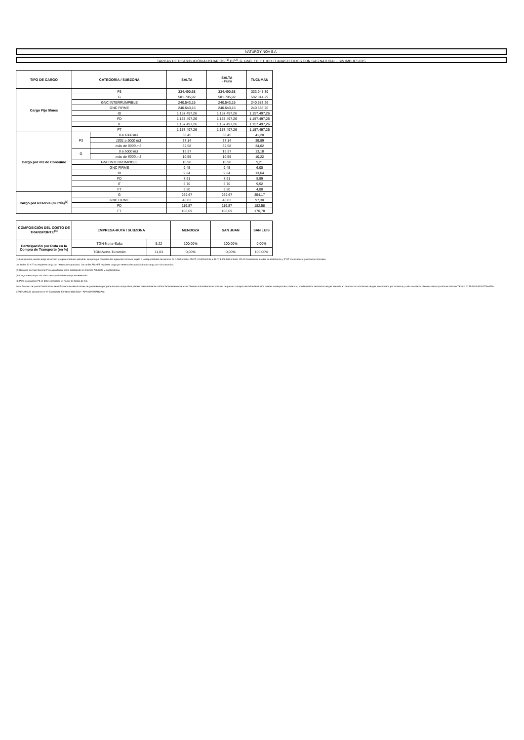NATURGY NOA S.A.
TARIFAS DE DISTRIBUCIÓN A USUARIOS <sup>(1)</sup> P3<sup>(2)</sup>, G, GNC, FD, FT, ID e IT ABASTECIDOS CON GAS NATURAL - SIN IMPUESTOS
| TIPO DE CARGO | CATEGORÍA / SUBZONA | | SALTA | SALTA - Puna | TUCUMAN |
| --- | --- | --- | --- | --- | --- |
| Cargo Fijo $/mes | P3 | | 334.490,68 | 334.490,68 | 333.948,39 |
| | G | | 581.705,92 | 581.705,92 | 582.014,29 |
| | GNC INTERRUMPIBLE | | 240.543,15 | 240.543,15 | 240.583,26 |
| | GNC FIRME | | 240.543,15 | 240.543,15 | 240.583,26 |
| | ID | | 1.157.497,26 | 1.157.497,26 | 1.157.497,26 |
| | FD | | 1.157.497,26 | 1.157.497,26 | 1.157.497,26 |
| | IT | | 1.157.497,26 | 1.157.497,26 | 1.157.497,26 |
| | FT | | 1.157.497,26 | 1.157.497,26 | 1.157.497,26 |
| Cargo por m3 de Consumo | P3 | 0 a 1000 m3 | 38,45 | 38,45 | 41,20 |
| | | 1001 a 9000 m3 | 37,14 | 37,14 | 39,89 |
| | | más de 9000 m3 | 32,58 | 32,58 | 34,62 |
| | G | 0 a 5000 m3 | 13,37 | 13,37 | 13,18 |
| | | más de 5000 m3 | 10,55 | 10,55 | 10,22 |
| | GNC INTERRUMPIBLE | | 10,98 | 10,98 | 9,21 |
| | GNC FIRME | | 9,45 | 9,45 | 6,00 |
| | ID | | 9,84 | 9,84 | 13,64 |
| | FD | | 7,61 | 7,61 | 8,99 |
| | IT | | 5,70 | 5,70 | 9,52 |
| | FT | | 3,50 | 3,50 | 4,88 |
| Cargo por Reserva (m3/día)<sup>(3)</sup> | G | | 269,67 | 269,67 | 354,17 |
| | GNC FIRME | | 46,03 | 46,03 | 97,30 |
| | FD | | 119,87 | 119,87 | 182,58 |
| | FT | | 108,09 | 108,09 | 170,78 |
| COMPOSICIÓN DEL COSTO DE TRANSPORTE<sup>(4)</sup> | EMPRESA-RUTA / SUBZONA | | MENDOZA | SAN JUAN | SAN LUIS |
| --- | --- | --- | --- | --- | --- |
| Participación por Ruta en la Compra de Transporte (en %) | TGN-Norte-Salta | 5,22 | 100,00% | 100,00% | 0,00% |
| | TGN-Norte-Tucumán | 11,03 | 0,00% | 0,00% | 100,00% |
(1) Los usuarios pueden elegir el servicio y régimen tarifario aplicable, siempre que contraten los siguientes mínimos, sujeto a la disponibilidad del servicio: G, 1.000 m3/día; FD-FT, 10.000m3/día e ID-IT, 3.000.000 m3/año. FD-ID Conectados a redes de distribución y FT-IT conectados a gasoductos troncales.
Las tarifas ID e IT no requieren cargo por reserva de capacidad. Las tarifas FD y FT requieren cargo por reserva de capacidad más cargo por m3 consumido.
(2) Usuarios Servicio General P no alcanzados por lo establecido en Decreto 730/2022 y modificatorias.
(3) Cargo mensual por m3 diario de capacidad de transporte reservada.
(4) Para los usuarios P3 se debe considerar un Factor de Carga de 0,5.
Nota: En caso de que la Distribuidora sea informada de devoluciones de gas retenido por parte de una transportista, deberá mensualmente notificar fehacientemente a sus Clientes unbundleados el volumen de gas en concepto de dicha devolución que les corresponde a cada uno, ponderando la devolución de gas retenido en relación con el volumen de gas transportado por la misma y cada uno de los clientes citados (conforme Informe Técnico N° IF-2021-33291729-APN-GT#ENARGAS obrante en el N° Expediente EX-2021-33013152- -APN-GT#ENARGAS).